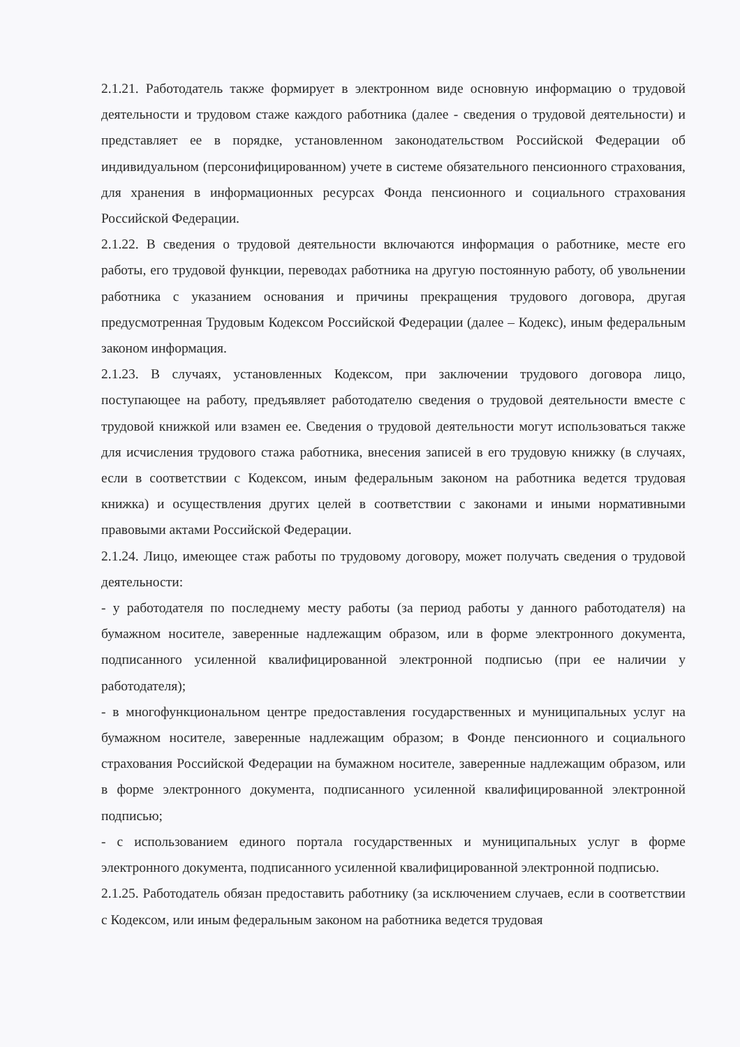2.1.21. Работодатель также формирует в электронном виде основную информацию о трудовой деятельности и трудовом стаже каждого работника (далее - сведения о трудовой деятельности) и представляет ее в порядке, установленном законодательством Российской Федерации об индивидуальном (персонифицированном) учете в системе обязательного пенсионного страхования, для хранения в информационных ресурсах Фонда пенсионного и социального страхования Российской Федерации.
2.1.22. В сведения о трудовой деятельности включаются информация о работнике, месте его работы, его трудовой функции, переводах работника на другую постоянную работу, об увольнении работника с указанием основания и причины прекращения трудового договора, другая предусмотренная Трудовым Кодексом Российской Федерации (далее – Кодекс), иным федеральным законом информация.
2.1.23. В случаях, установленных Кодексом, при заключении трудового договора лицо, поступающее на работу, предъявляет работодателю сведения о трудовой деятельности вместе с трудовой книжкой или взамен ее. Сведения о трудовой деятельности могут использоваться также для исчисления трудового стажа работника, внесения записей в его трудовую книжку (в случаях, если в соответствии с Кодексом, иным федеральным законом на работника ведется трудовая книжка) и осуществления других целей в соответствии с законами и иными нормативными правовыми актами Российской Федерации.
2.1.24. Лицо, имеющее стаж работы по трудовому договору, может получать сведения о трудовой деятельности:
- у работодателя по последнему месту работы (за период работы у данного работодателя) на бумажном носителе, заверенные надлежащим образом, или в форме электронного документа, подписанного усиленной квалифицированной электронной подписью (при ее наличии у работодателя);
- в многофункциональном центре предоставления государственных и муниципальных услуг на бумажном носителе, заверенные надлежащим образом; в Фонде пенсионного и социального страхования Российской Федерации на бумажном носителе, заверенные надлежащим образом, или в форме электронного документа, подписанного усиленной квалифицированной электронной подписью;
- с использованием единого портала государственных и муниципальных услуг в форме электронного документа, подписанного усиленной квалифицированной электронной подписью.
2.1.25. Работодатель обязан предоставить работнику (за исключением случаев, если в соответствии с Кодексом, или иным федеральным законом на работника ведется трудовая